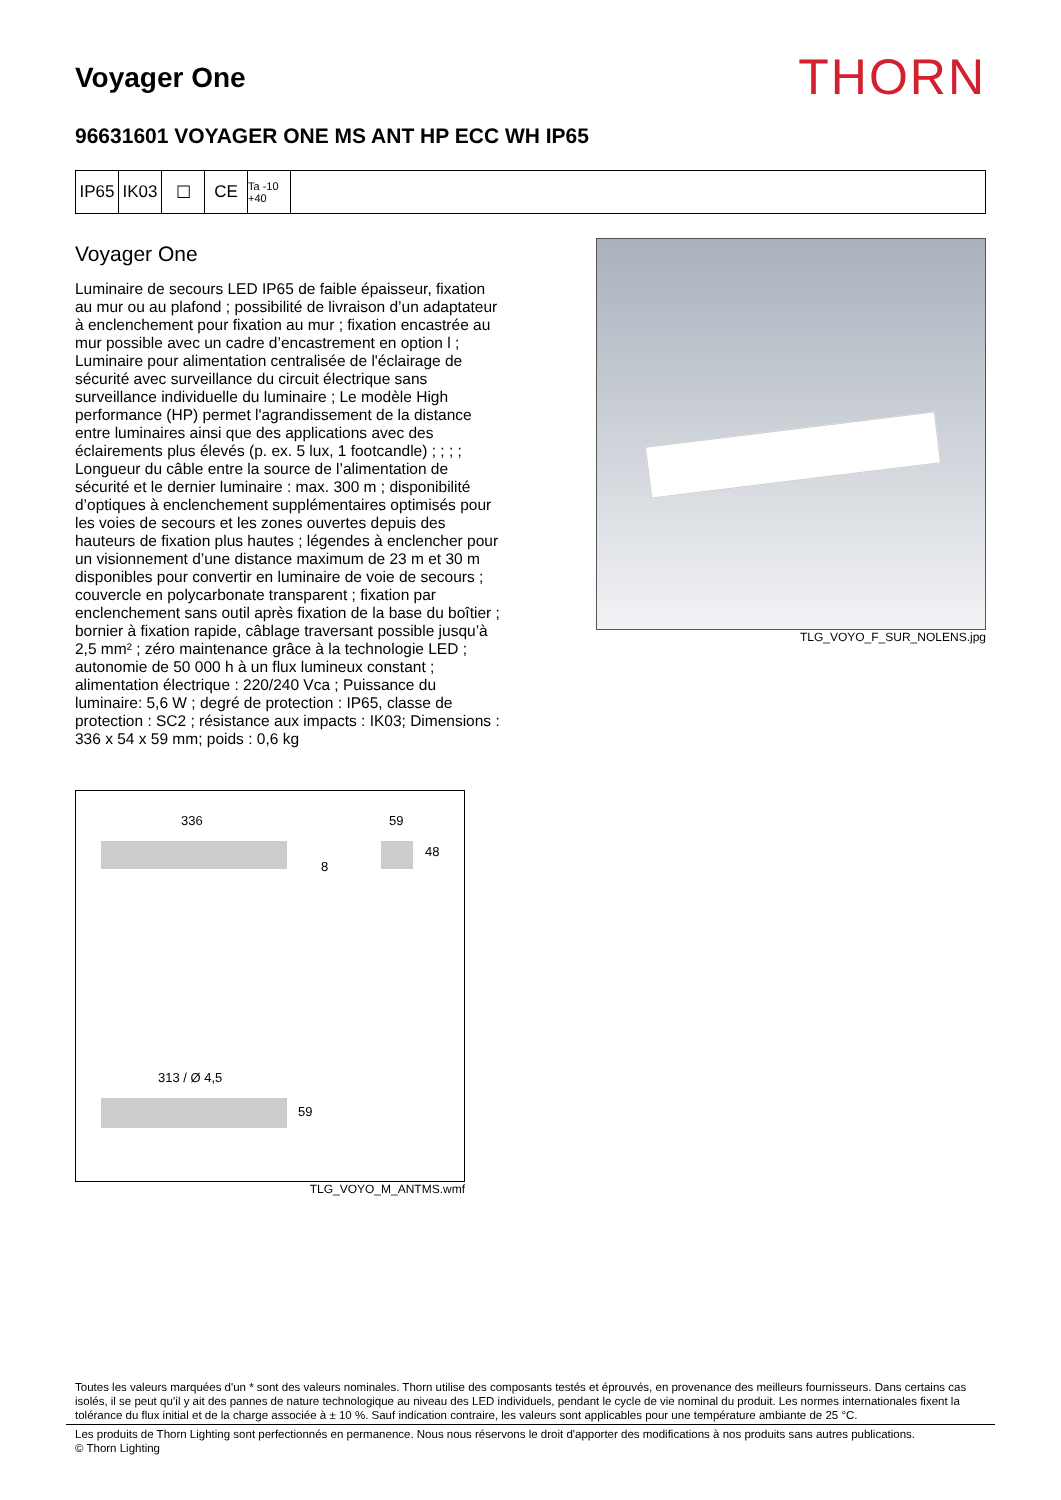Voyager One
THORN
96631601 VOYAGER ONE MS ANT HP ECC WH IP65
IP65 IK03 ☐ CE
Ta -10 +40
Voyager One
Luminaire de secours LED IP65 de faible épaisseur, fixation au mur ou au plafond ; possibilité de livraison d’un adaptateur à enclenchement pour fixation au mur ; fixation encastrée au mur possible avec un cadre d’encastrement en option l ; Luminaire pour alimentation centralisée de l'éclairage de sécurité avec surveillance du circuit électrique sans surveillance individuelle du luminaire ; Le modèle High performance (HP) permet l'agrandissement de la distance entre luminaires ainsi que des applications avec des éclairements plus élevés (p. ex. 5 lux, 1 footcandle) ; ; ; ; Longueur du câble entre la source de l’alimentation de sécurité et le dernier luminaire : max. 300 m ; disponibilité d’optiques à enclenchement supplémentaires optimisés pour les voies de secours et les zones ouvertes depuis des hauteurs de fixation plus hautes ; légendes à enclencher pour un visionnement d’une distance maximum de 23 m et 30 m disponibles pour convertir en luminaire de voie de secours ; couvercle en polycarbonate transparent ; fixation par enclenchement sans outil après fixation de la base du boîtier ; bornier à fixation rapide, câblage traversant possible jusqu’à 2,5 mm² ; zéro maintenance grâce à la technologie LED ; autonomie de 50 000 h à un flux lumineux constant ; alimentation électrique : 220/240 Vca ; Puissance du luminaire: 5,6 W ; degré de protection : IP65, classe de protection : SC2 ; résistance aux impacts : IK03; Dimensions : 336 x 54 x 59 mm; poids : 0,6 kg
TLG_VOYO_F_SUR_NOLENS.jpg
336
8
59
48
313 / Ø 4,5
59
TLG_VOYO_M_ANTMS.wmf
Toutes les valeurs marquées d'un * sont des valeurs nominales. Thorn utilise des composants testés et éprouvés, en provenance des meilleurs fournisseurs. Dans certains cas isolés, il se peut qu’il y ait des pannes de nature technologique au niveau des LED individuels, pendant le cycle de vie nominal du produit. Les normes internationales fixent la tolérance du flux initial et de la charge associée à ± 10 %. Sauf indication contraire, les valeurs sont applicables pour une température ambiante de 25 °C.
Les produits de Thorn Lighting sont perfectionnés en permanence. Nous nous réservons le droit d'apporter des modifications à nos produits sans autres publications.
© Thorn Lighting